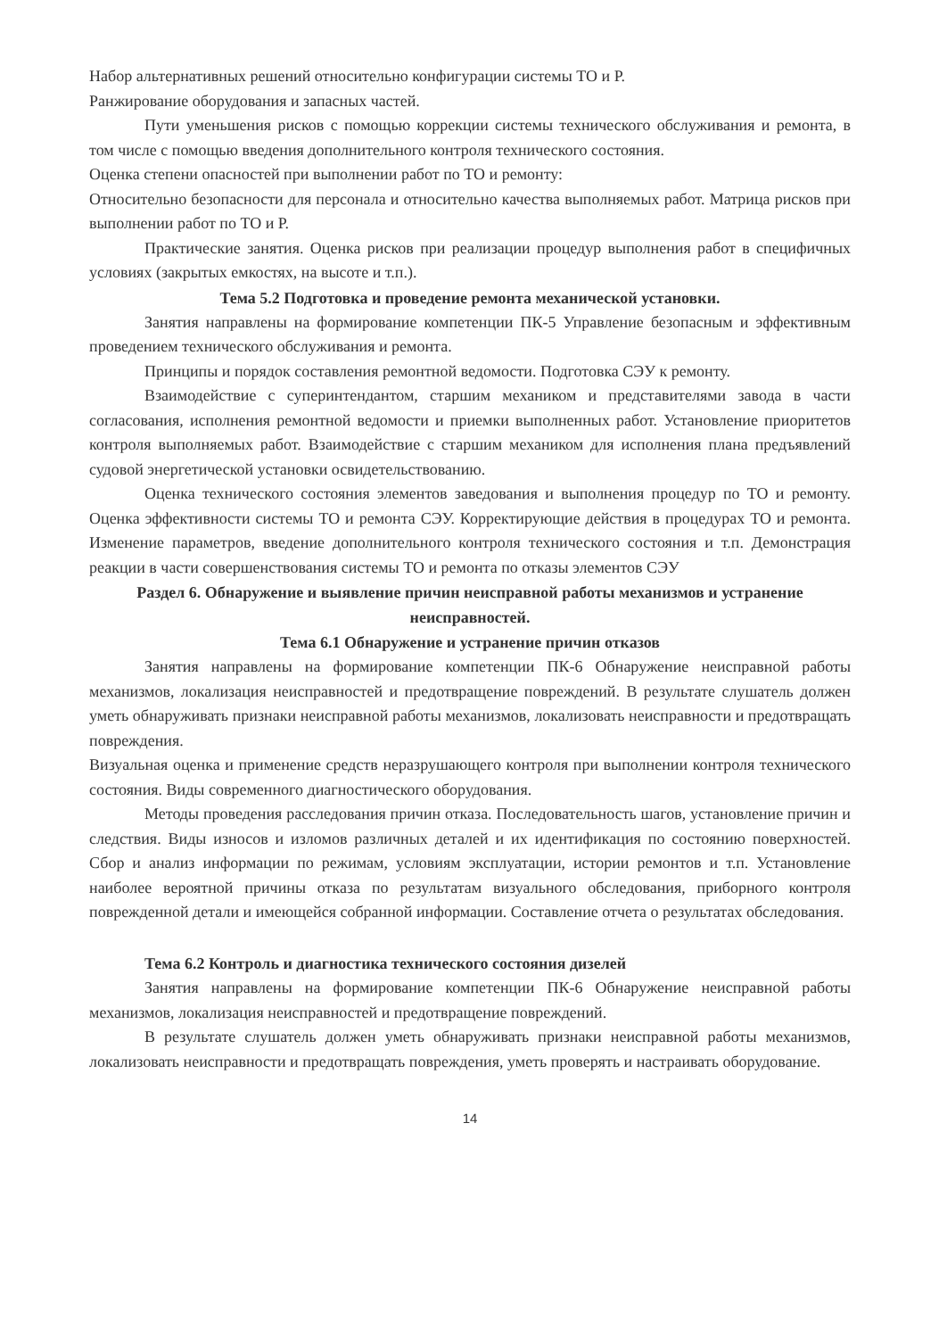Набор альтернативных решений относительно конфигурации системы ТО и Р.
Ранжирование оборудования и запасных частей.
Пути уменьшения рисков с помощью коррекции системы технического обслуживания и ремонта, в том числе с помощью введения дополнительного контроля технического состояния.
Оценка степени опасностей при выполнении работ по ТО и ремонту:
Относительно безопасности для персонала и относительно качества выполняемых работ. Матрица рисков при выполнении работ по ТО и Р.
Практические занятия. Оценка рисков при реализации процедур выполнения работ в специфичных условиях (закрытых емкостях, на высоте и т.п.).
Тема 5.2 Подготовка и проведение ремонта механической установки.
Занятия направлены на формирование компетенции ПК-5 Управление безопасным и эффективным проведением технического обслуживания и ремонта.
Принципы и порядок составления ремонтной ведомости. Подготовка СЭУ к ремонту.
Взаимодействие с суперинтендантом, старшим механиком и представителями завода в части согласования, исполнения ремонтной ведомости и приемки выполненных работ. Установление приоритетов контроля выполняемых работ. Взаимодействие с старшим механиком для исполнения плана предъявлений судовой энергетической установки освидетельствованию.
Оценка технического состояния элементов заведования и выполнения процедур по ТО и ремонту. Оценка эффективности системы ТО и ремонта СЭУ. Корректирующие действия в процедурах ТО и ремонта. Изменение параметров, введение дополнительного контроля технического состояния и т.п. Демонстрация реакции в части совершенствования системы ТО и ремонта по отказы элементов СЭУ
Раздел 6. Обнаружение и выявление причин неисправной работы механизмов и устранение неисправностей.
Тема 6.1 Обнаружение и устранение причин отказов
Занятия направлены на формирование компетенции ПК-6 Обнаружение неисправной работы механизмов, локализация неисправностей и предотвращение повреждений. В результате слушатель должен уметь обнаруживать признаки неисправной работы механизмов, локализовать неисправности и предотвращать повреждения.
Визуальная оценка и применение средств неразрушающего контроля при выполнении контроля технического состояния. Виды современного диагностического оборудования.
Методы проведения расследования причин отказа. Последовательность шагов, установление причин и следствия. Виды износов и изломов различных деталей и их идентификация по состоянию поверхностей. Сбор и анализ информации по режимам, условиям эксплуатации, истории ремонтов и т.п. Установление наиболее вероятной причины отказа по результатам визуального обследования, приборного контроля поврежденной детали и имеющейся собранной информации. Составление отчета о результатах обследования.
Тема 6.2 Контроль и диагностика технического состояния дизелей
Занятия направлены на формирование компетенции ПК-6 Обнаружение неисправной работы механизмов, локализация неисправностей и предотвращение повреждений.
В результате слушатель должен уметь обнаруживать признаки неисправной работы механизмов, локализовать неисправности и предотвращать повреждения, уметь проверять и настраивать оборудование.
14